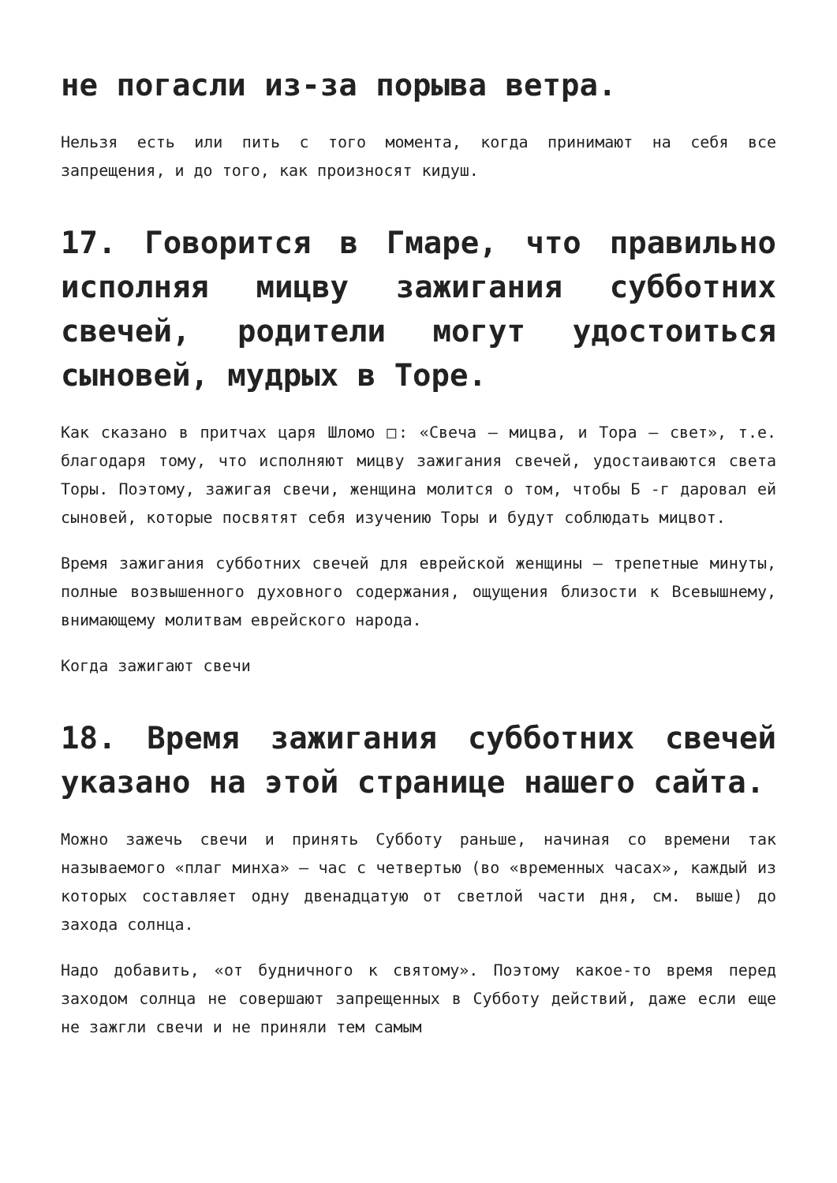не погасли из-за порыва ветра.
Нельзя есть или пить с того момента, когда принимают на себя все запрещения, и до того, как произносят кидуш.
17. Говорится в Гмаре, что правильно исполняя мицву зажигания субботних свечей, родители могут удостоиться сыновей, мудрых в Торе.
Как сказано в притчах царя Шломо □: «Свеча — мицва, и Тора — свет», т.е. благодаря тому, что исполняют мицву зажигания свечей, удостаиваются света Торы. Поэтому, зажигая свечи, женщина молится о том, чтобы Б -г даровал ей сыновей, которые посвятят себя изучению Торы и будут соблюдать мицвот.
Время зажигания субботних свечей для еврейской женщины — трепетные минуты, полные возвышенного духовного содержания, ощущения близости к Всевышнему, внимающему молитвам еврейского народа.
Когда зажигают свечи
18. Время зажигания субботних свечей указано на этой странице нашего сайта.
Можно зажечь свечи и принять Субботу раньше, начиная со времени так называемого «плаг минха» — час с четвертью (во «временных часах», каждый из которых составляет одну двенадцатую от светлой части дня, см. выше) до захода солнца.
Надо добавить, «от будничного к святому». Поэтому какое-то время перед заходом солнца не совершают запрещенных в Субботу действий, даже если еще не зажгли свечи и не приняли тем самым